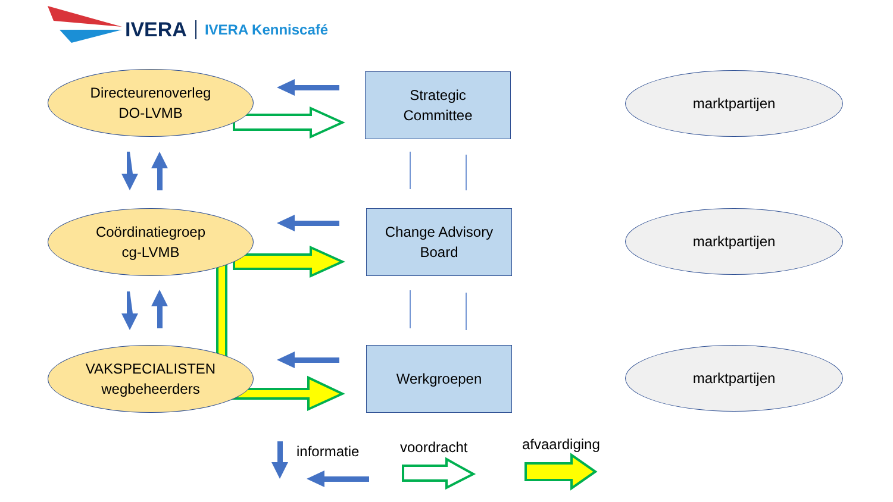IVERA IVERA Kenniscafé
Directeurenoverleg
DO-LVMB
Coördinatiegroep
cg-LVMB
VAKSPECIALISTEN
wegbeheerders
Strategic
Committee
Change Advisory
Board
Werkgroepen
marktpartijen
marktpartijen
marktpartijen
informatie voordracht afvaardiging